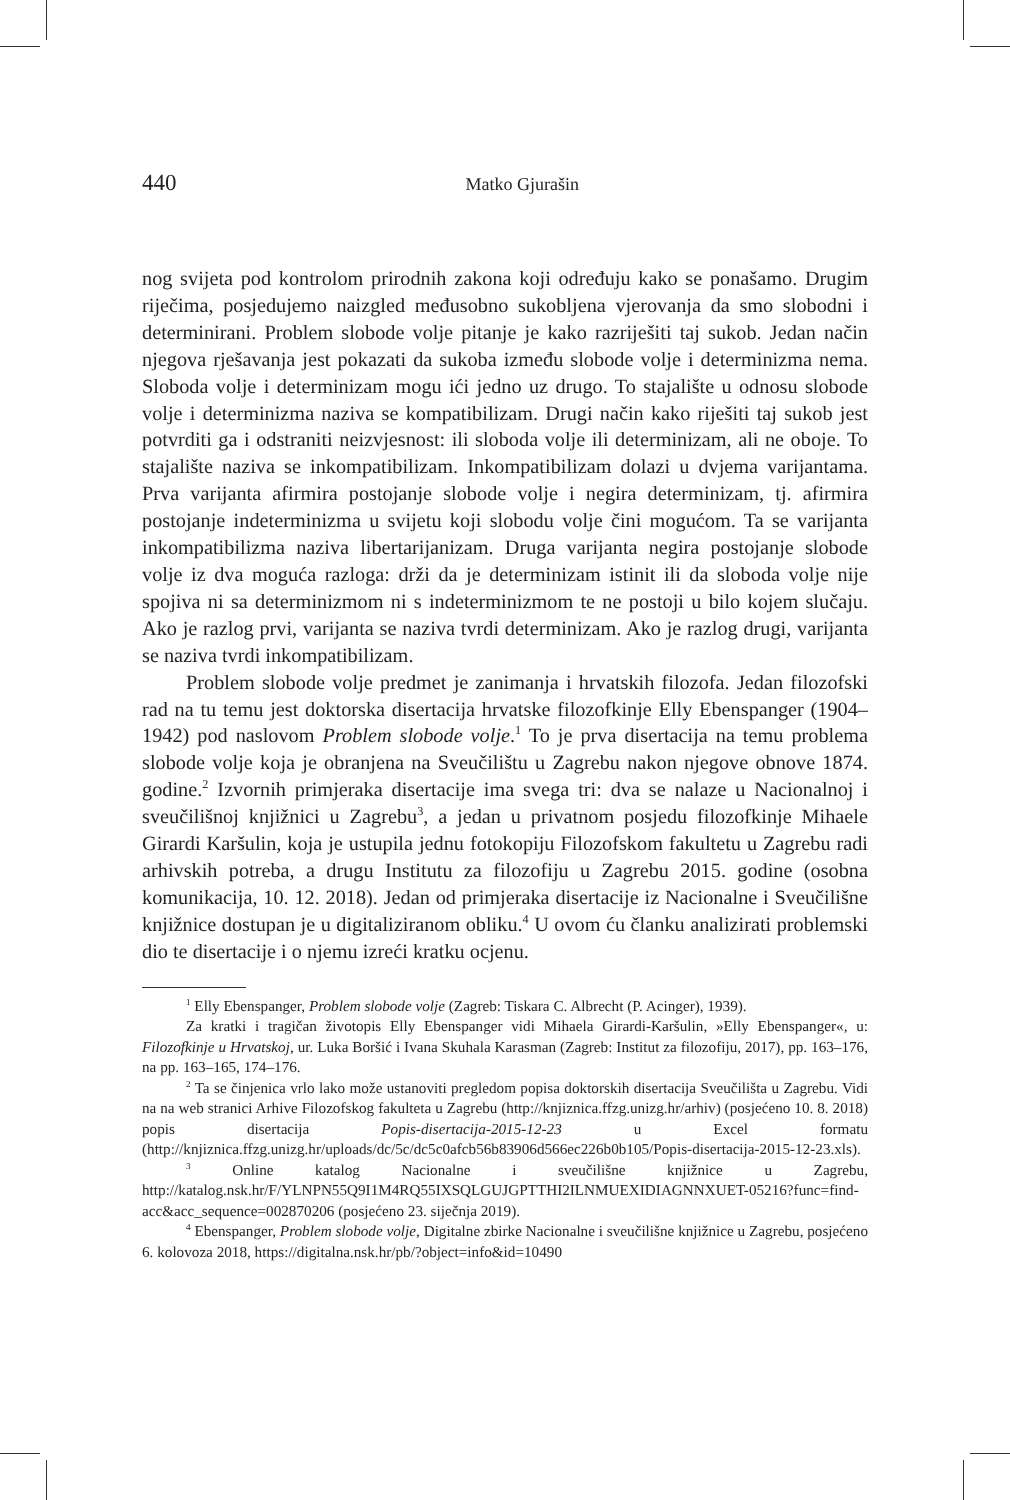440
Matko Gjurašin
nog svijeta pod kontrolom prirodnih zakona koji određuju kako se ponašamo. Drugim riječima, posjedujemo naizgled međusobno sukobljena vjerovanja da smo slobodni i determinirani. Problem slobode volje pitanje je kako razriješiti taj sukob. Jedan način njegova rješavanja jest pokazati da sukoba između slobode volje i determinizma nema. Sloboda volje i determinizam mogu ići jedno uz drugo. To stajalište u odnosu slobode volje i determinizma naziva se kompatibilizam. Drugi način kako riješiti taj sukob jest potvrditi ga i odstraniti neizvjesnost: ili sloboda volje ili determinizam, ali ne oboje. To stajalište naziva se inkompatibilizam. Inkompatibilizam dolazi u dvjema varijantama. Prva varijanta afirmira postojanje slobode volje i negira determinizam, tj. afirmira postojanje indeterminizma u svijetu koji slobodu volje čini mogućom. Ta se varijanta inkompatibilizma naziva libertarijanizam. Druga varijanta negira postojanje slobode volje iz dva moguća razloga: drži da je determinizam istinit ili da sloboda volje nije spojiva ni sa determinizmom ni s indeterminizmom te ne postoji u bilo kojem slučaju. Ako je razlog prvi, varijanta se naziva tvrdi determinizam. Ako je razlog drugi, varijanta se naziva tvrdi inkompatibilizam.
Problem slobode volje predmet je zanimanja i hrvatskih filozofa. Jedan filozofski rad na tu temu jest doktorska disertacija hrvatske filozofkinje Elly Ebenspanger (1904–1942) pod naslovom Problem slobode volje.<sup>1</sup> To je prva disertacija na temu problema slobode volje koja je obranjena na Sveučilištu u Zagrebu nakon njegove obnove 1874. godine.<sup>2</sup> Izvornih primjeraka disertacije ima svega tri: dva se nalaze u Nacionalnoj i sveučilišnoj knjižnici u Zagrebu<sup>3</sup>, a jedan u privatnom posjedu filozofkinje Mihaele Girardi Karšulin, koja je ustupila jednu fotokopiju Filozofskom fakultetu u Zagrebu radi arhivskih potreba, a drugu Institutu za filozofiju u Zagrebu 2015. godine (osobna komunikacija, 10. 12. 2018). Jedan od primjeraka disertacije iz Nacionalne i Sveučilišne knjižnice dostupan je u digitaliziranom obliku.<sup>4</sup> U ovom ću članku analizirati problemski dio te disertacije i o njemu izreći kratku ocjenu.
<sup>1</sup> Elly Ebenspanger, Problem slobode volje (Zagreb: Tiskara C. Albrecht (P. Acinger), 1939).
Za kratki i tragičan životopis Elly Ebenspanger vidi Mihaela Girardi-Karšulin, »Elly Ebenspanger«, u: Filozofkinje u Hrvatskoj, ur. Luka Boršić i Ivana Skuhala Karasman (Zagreb: Institut za filozofiju, 2017), pp. 163–176, na pp. 163–165, 174–176.
<sup>2</sup> Ta se činjenica vrlo lako može ustanoviti pregledom popisa doktorskih disertacija Sveučilišta u Zagrebu. Vidi na na web stranici Arhive Filozofskog fakulteta u Zagrebu (http://knjiznica.ffzg.unizg.hr/arhiv) (posjećeno 10. 8. 2018) popis disertacija Popis-disertacija-2015-12-23 u Excel formatu (http://knjiznica.ffzg.unizg.hr/uploads/dc/5c/dc5c0afcb56b83906d566ec226b0b105/Popis-disertacija-2015-12-23.xls).
<sup>3</sup> Online katalog Nacionalne i sveučilišne knjižnice u Zagrebu, http://katalog.nsk.hr/F/YLNPN55Q9I1M4RQ55IXSQLGUJGPTTHI2ILNMUEXIDIAGNNXUET-05216?func=find-acc&acc_sequence=002870206 (posjećeno 23. siječnja 2019).
<sup>4</sup> Ebenspanger, Problem slobode volje, Digitalne zbirke Nacionalne i sveučilišne knjižnice u Zagrebu, posjećeno 6. kolovoza 2018, https://digitalna.nsk.hr/pb/?object=info&id=10490